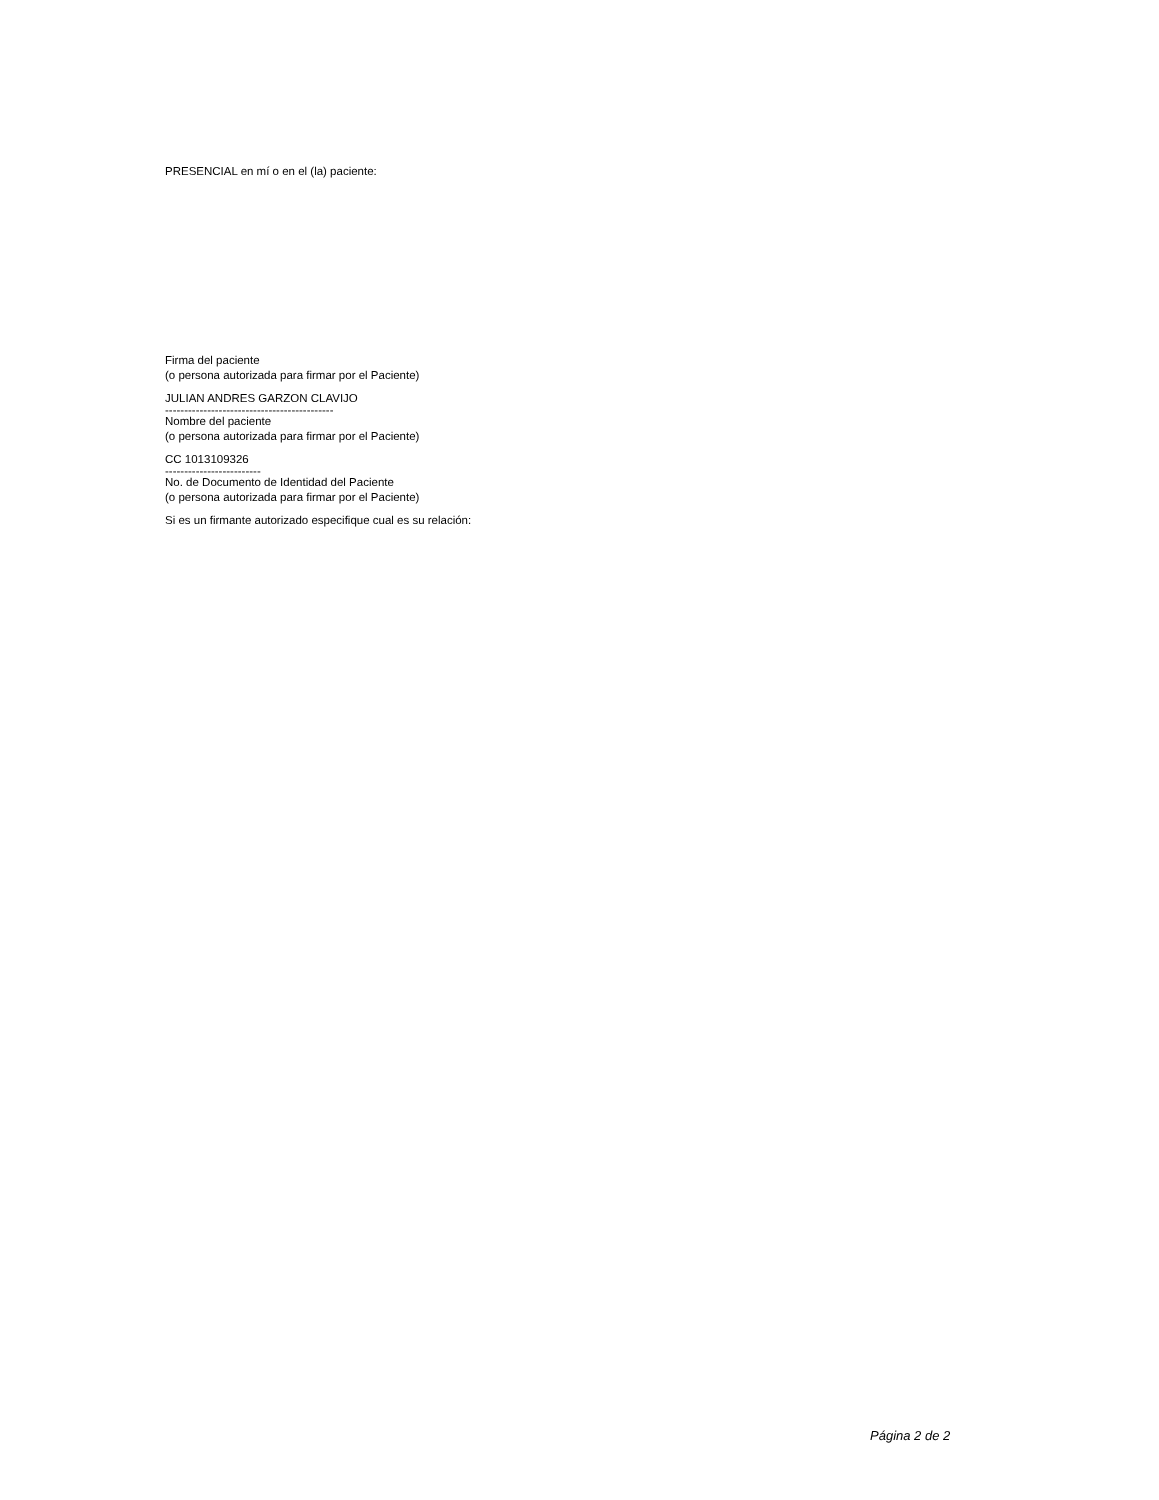PRESENCIAL en mí o en el (la) paciente:
Firma del paciente
(o persona autorizada para firmar por el Paciente)
JULIAN ANDRES GARZON CLAVIJO
--------------------------------------------
Nombre del paciente
(o persona autorizada para firmar por el Paciente)
CC 1013109326
-------------------------
No. de Documento de Identidad del Paciente
(o persona autorizada para firmar por el Paciente)
Si es un firmante autorizado especifique cual es su relación:
Página 2 de 2